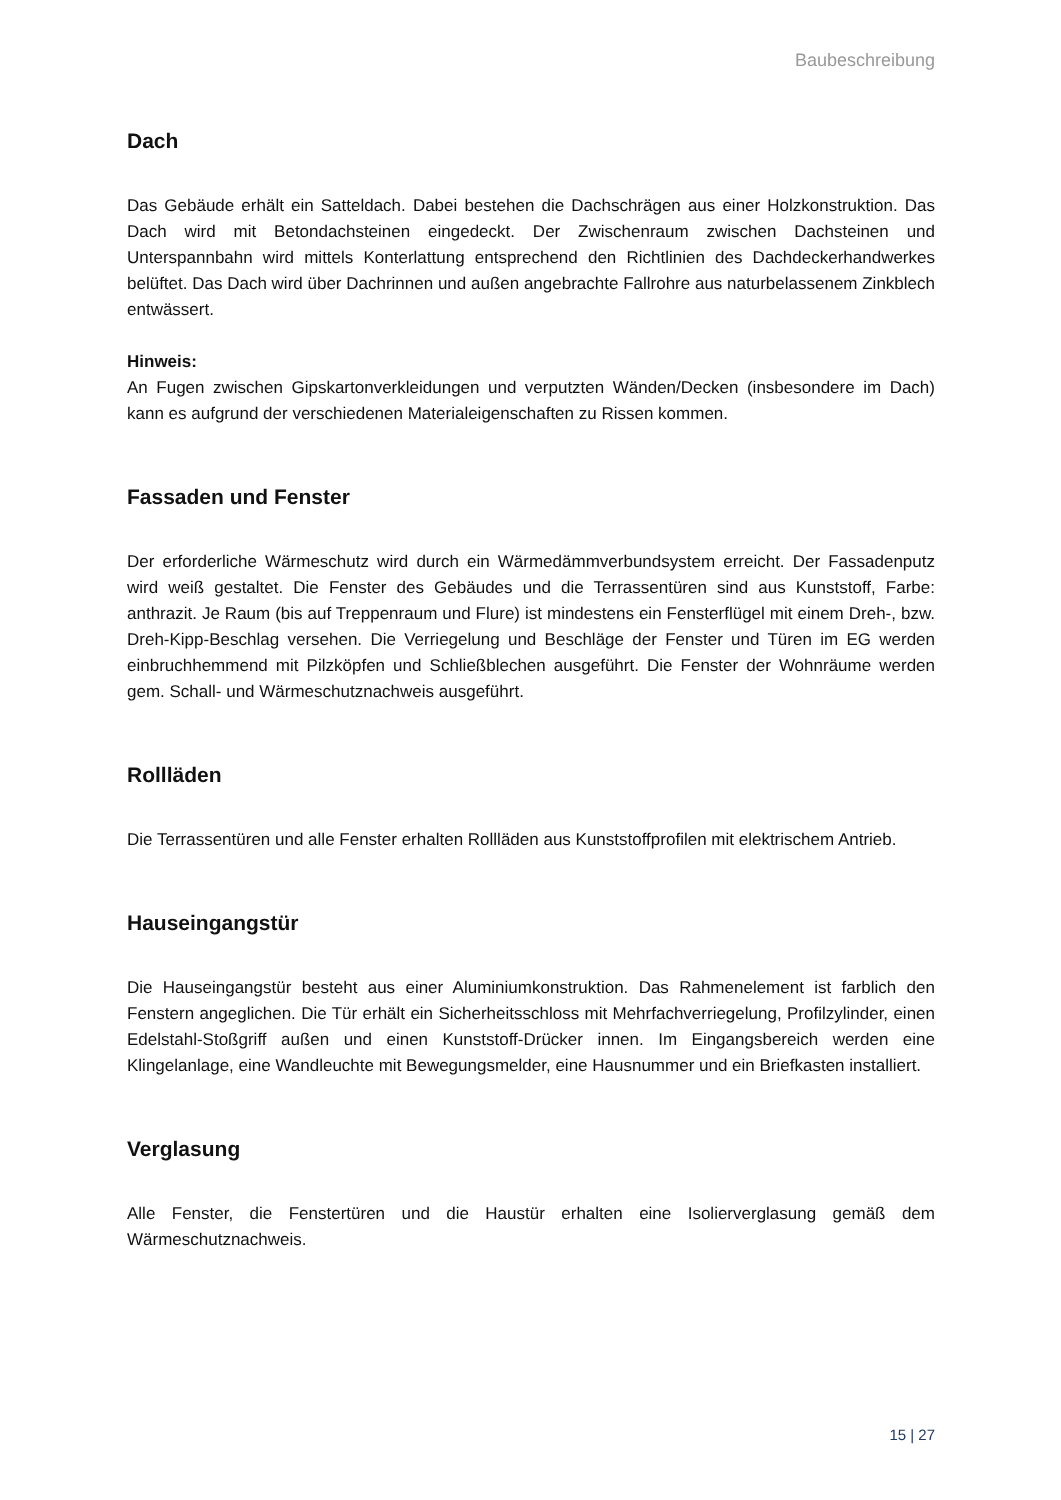Baubeschreibung
Dach
Das Gebäude erhält ein Satteldach. Dabei bestehen die Dachschrägen aus einer Holzkonstruktion. Das Dach wird mit Betondachsteinen eingedeckt. Der Zwischenraum zwischen Dachsteinen und Unterspannbahn wird mittels Konterlattung entsprechend den Richtlinien des Dachdeckerhandwerkes belüftet. Das Dach wird über Dachrinnen und außen angebrachte Fallrohre aus naturbelassenem Zinkblech entwässert.
Hinweis:
An Fugen zwischen Gipskartonverkleidungen und verputzten Wänden/Decken (insbesondere im Dach) kann es aufgrund der verschiedenen Materialeigenschaften zu Rissen kommen.
Fassaden und Fenster
Der erforderliche Wärmeschutz wird durch ein Wärmedämmverbundsystem erreicht. Der Fassadenputz wird weiß gestaltet. Die Fenster des Gebäudes und die Terrassentüren sind aus Kunststoff, Farbe: anthrazit. Je Raum (bis auf Treppenraum und Flure) ist mindestens ein Fensterflügel mit einem Dreh-, bzw. Dreh-Kipp-Beschlag versehen. Die Verriegelung und Beschläge der Fenster und Türen im EG werden einbruchhemmend mit Pilzköpfen und Schließblechen ausgeführt. Die Fenster der Wohnräume werden gem. Schall- und Wärmeschutznachweis ausgeführt.
Rollläden
Die Terrassentüren und alle Fenster erhalten Rollläden aus Kunststoffprofilen mit elektrischem Antrieb.
Hauseingangstür
Die Hauseingangstür besteht aus einer Aluminiumkonstruktion. Das Rahmenelement ist farblich den Fenstern angeglichen. Die Tür erhält ein Sicherheitsschloss mit Mehrfachverriegelung, Profilzylinder, einen Edelstahl-Stoßgriff außen und einen Kunststoff-Drücker innen. Im Eingangsbereich werden eine Klingelanlage, eine Wandleuchte mit Bewegungsmelder, eine Hausnummer und ein Briefkasten installiert.
Verglasung
Alle Fenster, die Fenstertüren und die Haustür erhalten eine Isolierverglasung gemäß dem Wärmeschutznachweis.
15 | 27